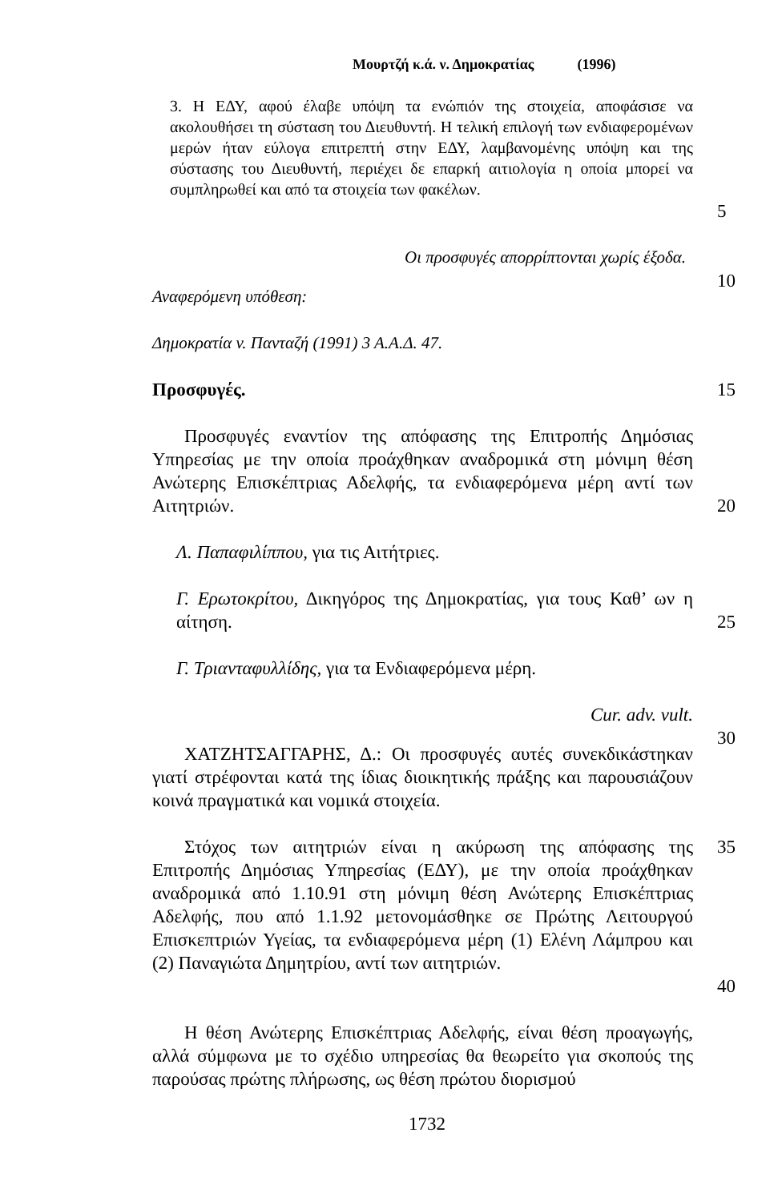Μουρτζή κ.ά. ν. Δημοκρατίας (1996)
3. Η ΕΔΥ, αφού έλαβε υπόψη τα ενώπιόν της στοιχεία, αποφάσισε να ακολουθήσει τη σύσταση του Διευθυντή. Η τελική επιλογή των ενδιαφερομένων μερών ήταν εύλογα επιτρεπτή στην ΕΔΥ, λαμβανομένης υπόψη και της σύστασης του Διευθυντή, περιέχει δε επαρκή αιτιολογία η οποία μπορεί να συμπληρωθεί και από τα στοιχεία των φακέλων.
5
Οι προσφυγές απορρίπτονται χωρίς έξοδα.
Αναφερόμενη υπόθεση:
10
Δημοκρατία v. Πανταζή (1991) 3 Α.Α.Δ. 47.
Προσφυγές. 15
Προσφυγές εναντίον της απόφασης της Επιτροπής Δημόσιας Υπηρεσίας με την οποία προάχθηκαν αναδρομικά στη μόνιμη θέση Ανώτερης Επισκέπτριας Αδελφής, τα ενδιαφερόμενα μέρη αντί των Αιτητριών.
20
Λ. Παπαφιλίππου, για τις Αιτήτριες.
Γ. Ερωτοκρίτου, Δικηγόρος της Δημοκρατίας, για τους Καθ’ ων η αίτηση.
25
Γ. Τριανταφυλλίδης, για τα Ενδιαφερόμενα μέρη.
Cur. adv. vult.
ΧΑΤΖΗΤΣΑΓΓΑΡΗΣ, Δ.: Οι προσφυγές αυτές συνεκδικάστηκαν γιατί στρέφονται κατά της ίδιας διοικητικής πράξης και παρουσιάζουν κοινά πραγματικά και νομικά στοιχεία.
30
Στόχος των αιτητριών είναι η ακύρωση της απόφασης της Επιτροπής Δημόσιας Υπηρεσίας (ΕΔΥ), με την οποία προάχθηκαν αναδρομικά από 1.10.91 στη μόνιμη θέση Ανώτερης Επισκέπτριας Αδελφής, που από 1.1.92 μετονομάσθηκε σε Πρώτης Λειτουργού Επισκεπτριών Υγείας, τα ενδιαφερόμενα μέρη (1) Ελένη Λάμπρου και (2) Παναγιώτα Δημητρίου, αντί των αιτητριών.
35
40
Η θέση Ανώτερης Επισκέπτριας Αδελφής, είναι θέση προαγωγής, αλλά σύμφωνα με το σχέδιο υπηρεσίας θα θεωρείτο για σκοπούς της παρούσας πρώτης πλήρωσης, ως θέση πρώτου διορισμού
1732